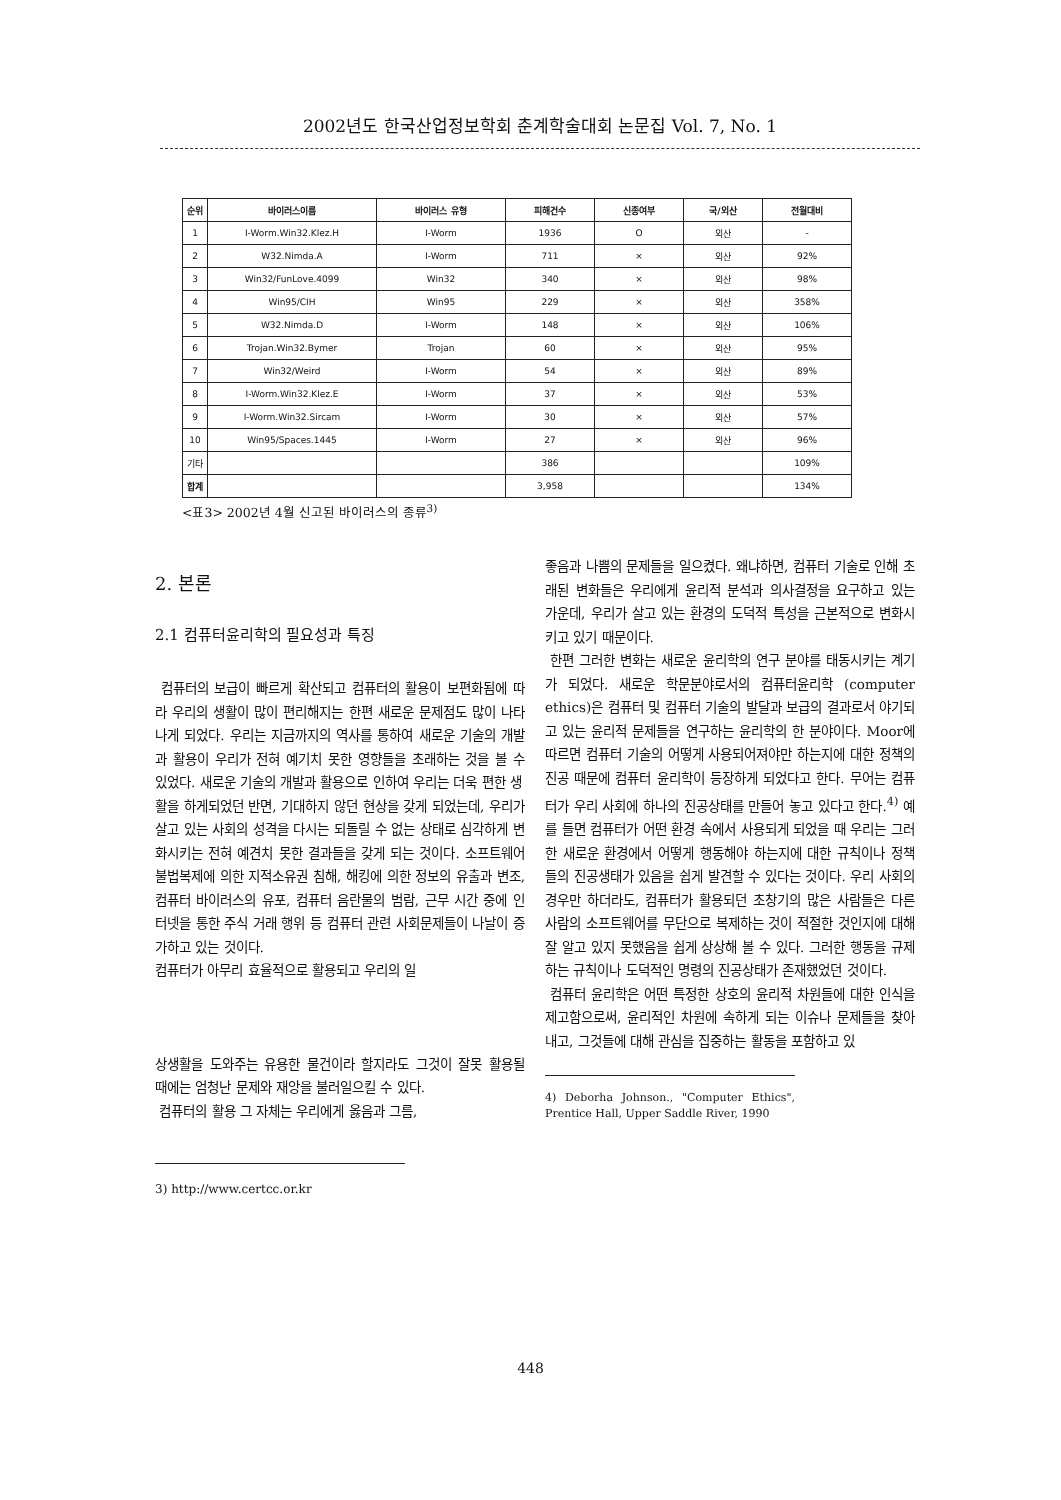2002년도 한국산업정보학회 춘계학술대회 논문집 Vol. 7, No. 1
| 순위 | 바이러스이름 | 바이러스 유형 | 피해건수 | 신종여부 | 국/외산 | 전월대비 |
| --- | --- | --- | --- | --- | --- | --- |
| 1 | I-Worm.Win32.Klez.H | I-Worm | 1936 | O | 외산 | - |
| 2 | W32.Nimda.A | I-Worm | 711 | × | 외산 | 92% |
| 3 | Win32/FunLove.4099 | Win32 | 340 | × | 외산 | 98% |
| 4 | Win95/CIH | Win95 | 229 | × | 외산 | 358% |
| 5 | W32.Nimda.D | I-Worm | 148 | × | 외산 | 106% |
| 6 | Trojan.Win32.Bymer | Trojan | 60 | × | 외산 | 95% |
| 7 | Win32/Weird | I-Worm | 54 | × | 외산 | 89% |
| 8 | I-Worm.Win32.Klez.E | I-Worm | 37 | × | 외산 | 53% |
| 9 | I-Worm.Win32.Sircam | I-Worm | 30 | × | 외산 | 57% |
| 10 | Win95/Spaces.1445 | I-Worm | 27 | × | 외산 | 96% |
| 기타 | | | 386 | | | 109% |
| 합계 | | | 3,958 | | | 134% |
<표3> 2002년 4월 신고된 바이러스의 종류<sup>3)</sup>
2. 본론
2.1 컴퓨터윤리학의 필요성과 특징
컴퓨터의 보급이 빠르게 확산되고 컴퓨터의 활용이 보편화됨에 따라 우리의 생활이 많이 편리해지는 한편 새로운 문제점도 많이 나타나게 되었다. 우리는 지금까지의 역사를 통하여 새로운 기술의 개발과 활용이 우리가 전혀 예기치 못한 영향들을 초래하는 것을 볼 수 있었다. 새로운 기술의 개발과 활용으로 인하여 우리는 더욱 편한 생
활을 하게되었던 반면, 기대하지 않던 현상을 갖게 되었는데, 우리가 살고 있는 사회의 성격을 다시는 되돌릴 수 없는 상태로 심각하게 변화시키는 전혀 예견치 못한 결과들을 갖게 되는 것이다. 소프트웨어 불법복제에 의한 지적소유권 침해, 해킹에 의한 정보의 유출과 변조, 컴퓨터 바이러스의 유포, 컴퓨터 음란물의 범람, 근무 시간 중에 인터넷을 통한 주식 거래 행위 등 컴퓨터 관련 사회문제들이 나날이 증가하고 있는 것이다.
컴퓨터가 아무리 효율적으로 활용되고 우리의 일
상생활을 도와주는 유용한 물건이라 할지라도 그것이 잘못 활용될 때에는 엄청난 문제와 재앙을 불러일으킬 수 있다.
컴퓨터의 활용 그 자체는 우리에게 옳음과 그름,
3) http://www.certcc.or.kr
좋음과 나쁨의 문제들을 일으켰다. 왜냐하면, 컴퓨터 기술로 인해 초래된 변화들은 우리에게 윤리적 분석과 의사결정을 요구하고 있는 가운데, 우리가 살고 있는 환경의 도덕적 특성을 근본적으로 변화시키고 있기 때문이다.
한편 그러한 변화는 새로운 윤리학의 연구 분야를 태동시키는 계기가 되었다. 새로운 학문분야로서의 컴퓨터윤리학 (computer ethics)은 컴퓨터 및 컴퓨터 기술의 발달과 보급의 결과로서 야기되고 있는 윤리적 문제들을 연구하는 윤리학의 한 분야이다. Moor에 따르면 컴퓨터 기술의 어떻게 사용되어져야만 하는지에 대한 정책의 진공 때문에 컴퓨터 윤리학이 등장하게 되었다고 한다. 무어는 컴퓨터가 우리 사회에 하나의 진공상태를 만들어 놓고 있다고 한다.<sup>4)</sup> 예를 들면 컴퓨터가 어떤 환경 속에서 사용되게 되었을 때 우리는 그러한 새로운 환경에서 어떻게 행동해야 하는지에 대한 규칙이나 정책들의 진공생태가 있음을 쉽게 발견할 수 있다는 것이다. 우리 사회의 경우만 하더라도, 컴퓨터가 활용되던 초창기의 많은 사람들은 다른 사람의 소프트웨어를 무단으로 복제하는 것이 적절한 것인지에 대해 잘 알고 있지 못했음을 쉽게 상상해 볼 수 있다. 그러한 행동을 규제하는 규칙이나 도덕적인 명령의 진공상태가 존재했었던 것이다.
컴퓨터 윤리학은 어떤 특정한 상호의 윤리적 차원들에 대한 인식을 제고함으로써, 윤리적인 차원에 속하게 되는 이슈나 문제들을 찾아내고, 그것들에 대해 관심을 집중하는 활동을 포함하고 있
4) Deborha Johnson., "Computer Ethics", Prentice Hall, Upper Saddle River, 1990
448